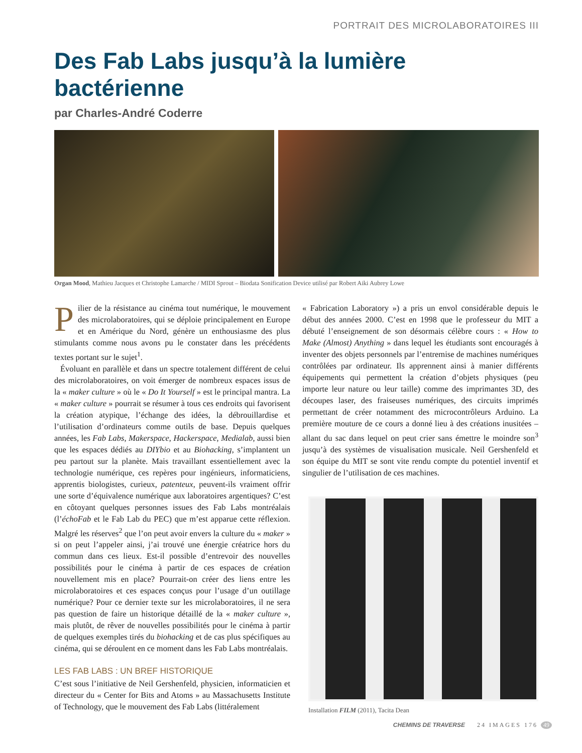PORTRAIT DES MICROLABORATOIRES III
Des Fab Labs jusqu’à la lumière bactérienne
par Charles-André Coderre
Organ Mood, Mathieu Jacques et Christophe Lamarche / MIDI Sprout – Biodata Sonification Device utilisé par Robert Aiki Aubrey Lowe
Pilier de la résistance au cinéma tout numérique, le mouvement des microlaboratoires, qui se déploie principalement en Europe et en Amérique du Nord, génère un enthousiasme des plus stimulants comme nous avons pu le constater dans les précédents textes portant sur le sujet<sup>1</sup>.
Évoluant en parallèle et dans un spectre totalement différent de celui des microlaboratoires, on voit émerger de nombreux espaces issus de la « maker culture » où le « Do It Yourself » est le principal mantra. La « maker culture » pourrait se résumer à tous ces endroits qui favorisent la création atypique, l’échange des idées, la débrouillardise et l’utilisation d’ordinateurs comme outils de base. Depuis quelques années, les Fab Labs, Makerspace, Hackerspace, Medialab, aussi bien que les espaces dédiés au DIYbio et au Biohacking, s’implantent un peu partout sur la planète. Mais travaillant essentiellement avec la technologie numérique, ces repères pour ingénieurs, informaticiens, apprentis biologistes, curieux, patenteux, peuvent-ils vraiment offrir une sorte d’équivalence numérique aux laboratoires argentiques? C’est en côtoyant quelques personnes issues des Fab Labs montréalais (l’échoFab et le Fab Lab du PEC) que m’est apparue cette réflexion. Malgré les réserves<sup>2</sup> que l’on peut avoir envers la culture du « maker » si on peut l’appeler ainsi, j’ai trouvé une énergie créatrice hors du commun dans ces lieux. Est-il possible d’entrevoir des nouvelles possibilités pour le cinéma à partir de ces espaces de création nouvellement mis en place? Pourrait-on créer des liens entre les microlaboratoires et ces espaces conçus pour l’usage d’un outillage numérique? Pour ce dernier texte sur les microlaboratoires, il ne sera pas question de faire un historique détaillé de la « maker culture », mais plutôt, de rêver de nouvelles possibilités pour le cinéma à partir de quelques exemples tirés du biohacking et de cas plus spécifiques au cinéma, qui se déroulent en ce moment dans les Fab Labs montréalais.
LES FAB LABS : UN BREF HISTORIQUE
C’est sous l’initiative de Neil Gershenfeld, physicien, informaticien et directeur du « Center for Bits and Atoms » au Massachusetts Institute of Technology, que le mouvement des Fab Labs (littéralement
« Fabrication Laboratory ») a pris un envol considérable depuis le début des années 2000. C’est en 1998 que le professeur du MIT a débuté l’enseignement de son désormais célèbre cours : « How to Make (Almost) Anything » dans lequel les étudiants sont encouragés à inventer des objets personnels par l’entremise de machines numériques contrôlées par ordinateur. Ils apprennent ainsi à manier différents équipements qui permettent la création d’objets physiques (peu importe leur nature ou leur taille) comme des imprimantes 3D, des découpes laser, des fraiseuses numériques, des circuits imprimés permettant de créer notamment des microcontrôleurs Arduino. La première mouture de ce cours a donné lieu à des créations inusitées – allant du sac dans lequel on peut crier sans émettre le moindre son<sup>3</sup> jusqu’à des systèmes de visualisation musicale. Neil Gershenfeld et son équipe du MIT se sont vite rendu compte du potentiel inventif et singulier de l’utilisation de ces machines.
Installation FILM (2011), Tacita Dean
CHEMINS DE TRAVERSE 24 IMAGES 176 49